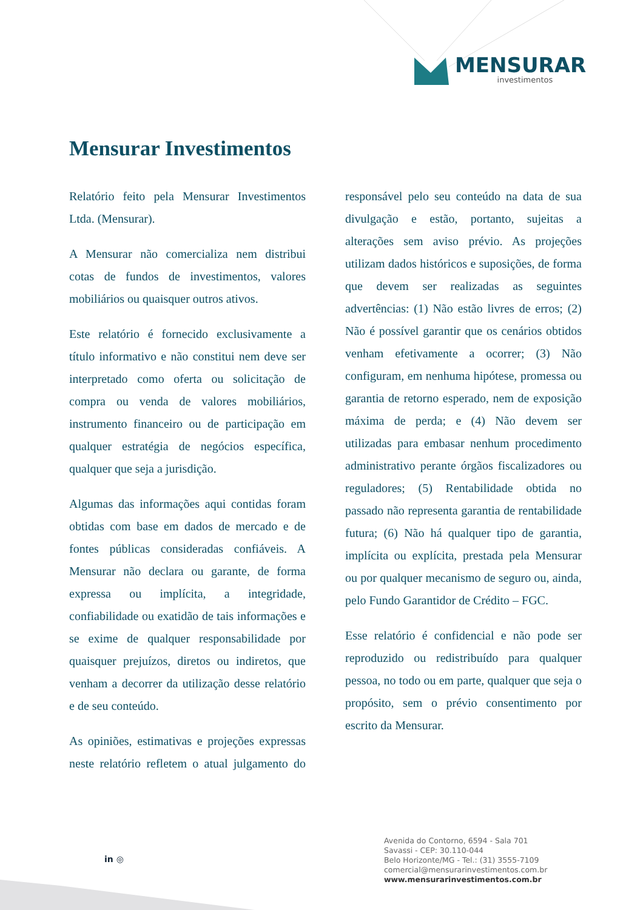MENSURAR
investimentos
Mensurar Investimentos
Relatório feito pela Mensurar Investimentos Ltda. (Mensurar).
A Mensurar não comercializa nem distribui cotas de fundos de investimentos, valores mobiliários ou quaisquer outros ativos.
Este relatório é fornecido exclusivamente a título informativo e não constitui nem deve ser interpretado como oferta ou solicitação de compra ou venda de valores mobiliários, instrumento financeiro ou de participação em qualquer estratégia de negócios específica, qualquer que seja a jurisdição.
Algumas das informações aqui contidas foram obtidas com base em dados de mercado e de fontes públicas consideradas confiáveis. A Mensurar não declara ou garante, de forma expressa ou implícita, a integridade, confiabilidade ou exatidão de tais informações e se exime de qualquer responsabilidade por quaisquer prejuízos, diretos ou indiretos, que venham a decorrer da utilização desse relatório e de seu conteúdo.
As opiniões, estimativas e projeções expressas neste relatório refletem o atual julgamento do responsável pelo seu conteúdo na data de sua divulgação e estão, portanto, sujeitas a alterações sem aviso prévio. As projeções utilizam dados históricos e suposições, de forma que devem ser realizadas as seguintes advertências: (1) Não estão livres de erros; (2) Não é possível garantir que os cenários obtidos venham efetivamente a ocorrer; (3) Não configuram, em nenhuma hipótese, promessa ou garantia de retorno esperado, nem de exposição máxima de perda; e (4) Não devem ser utilizadas para embasar nenhum procedimento administrativo perante órgãos fiscalizadores ou reguladores; (5) Rentabilidade obtida no passado não representa garantia de rentabilidade futura; (6) Não há qualquer tipo de garantia, implícita ou explícita, prestada pela Mensurar ou por qualquer mecanismo de seguro ou, ainda, pelo Fundo Garantidor de Crédito – FGC.
Esse relatório é confidencial e não pode ser reproduzido ou redistribuído para qualquer pessoa, no todo ou em parte, qualquer que seja o propósito, sem o prévio consentimento por escrito da Mensurar.
in ◎
Avenida do Contorno, 6594 - Sala 701
Savassi - CEP: 30.110-044
Belo Horizonte/MG - Tel.: (31) 3555-7109
comercial@mensurarinvestimentos.com.br
www.mensurarinvestimentos.com.br